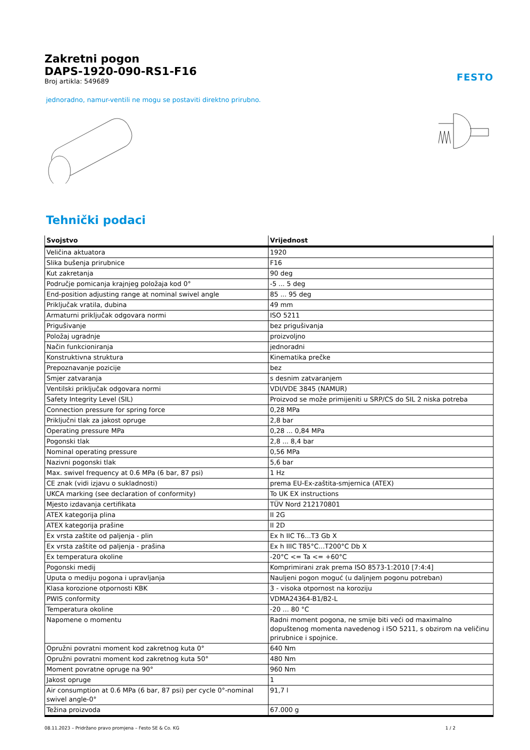FESTO
Zakretni pogon
DAPS-1920-090-RS1-F16
Broj artikla: 549689
jednoradno, namur-ventili ne mogu se postaviti direktno prirubno.
Tehnički podaci
| Svojstvo | Vrijednost |
| --- | --- |
| Veličina aktuatora | 1920 |
| Slika bušenja prirubnice | F16 |
| Kut zakretanja | 90 deg |
| Područje pomicanja krajnjeg položaja kod 0° | -5 ... 5 deg |
| End-position adjusting range at nominal swivel angle | 85 ... 95 deg |
| Priključak vratila, dubina | 49 mm |
| Armaturni priključak odgovara normi | ISO 5211 |
| Prigušivanje | bez prigušivanja |
| Položaj ugradnje | proizvoljno |
| Način funkcioniranja | jednoradni |
| Konstruktivna struktura | Kinematika prečke |
| Prepoznavanje pozicije | bez |
| Smjer zatvaranja | s desnim zatvaranjem |
| Ventilski priključak odgovara normi | VDI/VDE 3845 (NAMUR) |
| Safety Integrity Level (SIL) | Proizvod se može primijeniti u SRP/CS do SIL 2 niska potreba |
| Connection pressure for spring force | 0,28 MPa |
| Priključni tlak za jakost opruge | 2,8 bar |
| Operating pressure MPa | 0,28 ... 0,84 MPa |
| Pogonski tlak | 2,8 ... 8,4 bar |
| Nominal operating pressure | 0,56 MPa |
| Nazivni pogonski tlak | 5,6 bar |
| Max. swivel frequency at 0.6 MPa (6 bar, 87 psi) | 1 Hz |
| CE znak (vidi izjavu o sukladnosti) | prema EU-Ex-zaštita-smjernica (ATEX) |
| UKCA marking (see declaration of conformity) | To UK EX instructions |
| Mjesto izdavanja certifikata | TÜV Nord 212170801 |
| ATEX kategorija plina | II 2G |
| ATEX kategorija prašine | II 2D |
| Ex vrsta zaštite od paljenja - plin | Ex h IIC T6...T3 Gb X |
| Ex vrsta zaštite od paljenja - prašina | Ex h IIIC T85°C...T200°C Db X |
| Ex temperatura okoline | -20°C <= Ta <= +60°C |
| Pogonski medij | Komprimirani zrak prema ISO 8573-1:2010 [7:4:4] |
| Uputa o mediju pogona i upravljanja | Nauljeni pogon moguć (u daljnjem pogonu potreban) |
| Klasa korozione otpornosti KBK | 3 - visoka otpornost na koroziju |
| PWIS conformity | VDMA24364-B1/B2-L |
| Temperatura okoline | -20 ... 80 °C |
| Napomene o momentu | Radni moment pogona, ne smije biti veći od maximalno dopuštenog momenta navedenog i ISO 5211, s obzirom na veličinu prirubnice i spojnice. |
| Opružni povratni moment kod zakretnog kuta 0° | 640 Nm |
| Opružni povratni moment kod zakretnog kuta 50° | 480 Nm |
| Moment povratne opruge na 90° | 960 Nm |
| Jakost opruge | 1 |
| Air consumption at 0.6 MPa (6 bar, 87 psi) per cycle 0°-nominal swivel angle-0° | 91,7 l |
| Težina proizvoda | 67.000 g |
08.11.2023 – Pridržano pravo promjena – Festo SE & Co. KG 1 / 2